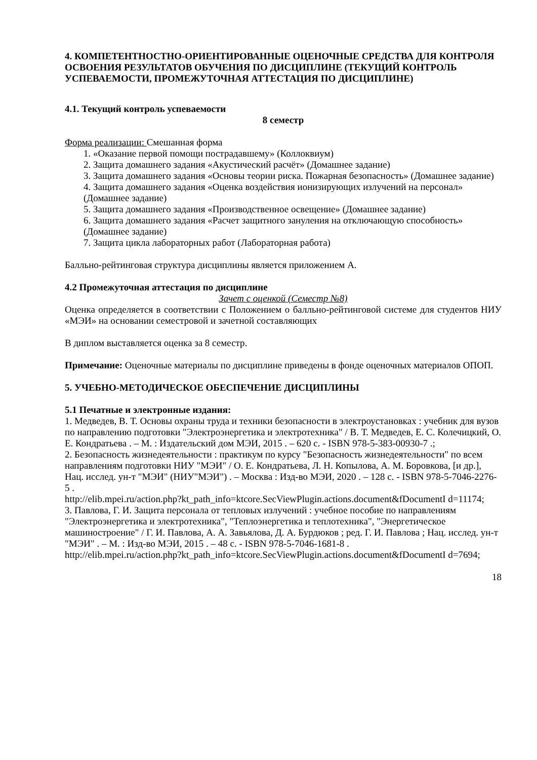4. КОМПЕТЕНТНОСТНО-ОРИЕНТИРОВАННЫЕ ОЦЕНОЧНЫЕ СРЕДСТВА ДЛЯ КОНТРОЛЯ ОСВОЕНИЯ РЕЗУЛЬТАТОВ ОБУЧЕНИЯ ПО ДИСЦИПЛИНЕ (ТЕКУЩИЙ КОНТРОЛЬ УСПЕВАЕМОСТИ, ПРОМЕЖУТОЧНАЯ АТТЕСТАЦИЯ ПО ДИСЦИПЛИНЕ)
4.1. Текущий контроль успеваемости
8 семестр
Форма реализации: Смешанная форма
1. «Оказание первой помощи пострадавшему» (Коллоквиум)
2. Защита домашнего задания «Акустический расчёт» (Домашнее задание)
3. Защита домашнего задания «Основы теории риска. Пожарная безопасность» (Домашнее задание)
4. Защита домашнего задания «Оценка воздействия ионизирующих излучений на персонал» (Домашнее задание)
5. Защита домашнего задания «Производственное освещение» (Домашнее задание)
6. Защита домашнего задания «Расчет защитного зануления на отключающую способность» (Домашнее задание)
7. Защита цикла лабораторных работ (Лабораторная работа)
Балльно-рейтинговая структура дисциплины является приложением А.
4.2 Промежуточная аттестация по дисциплине
Зачет с оценкой (Семестр №8)
Оценка определяется в соответствии с Положением о балльно-рейтинговой системе для студентов НИУ «МЭИ» на основании семестровой и зачетной составляющих
В диплом выставляется оценка за 8 семестр.
Примечание: Оценочные материалы по дисциплине приведены в фонде оценочных материалов ОПОП.
5. УЧЕБНО-МЕТОДИЧЕСКОЕ ОБЕСПЕЧЕНИЕ ДИСЦИПЛИНЫ
5.1 Печатные и электронные издания:
1. Медведев, В. Т. Основы охраны труда и техники безопасности в электроустановках : учебник для вузов по направлению подготовки "Электроэнергетика и электротехника" / В. Т. Медведев, Е. С. Колечицкий, О. Е. Кондратьева . – М. : Издательский дом МЭИ, 2015 . – 620 с. - ISBN 978-5-383-00930-7 .;
2. Безопасность жизнедеятельности : практикум по курсу "Безопасность жизнедеятельности" по всем направлениям подготовки НИУ "МЭИ" / О. Е. Кондратьева, Л. Н. Копылова, А. М. Боровкова, [и др.], Нац. исслед. ун-т "МЭИ" (НИУ"МЭИ") . – Москва : Изд-во МЭИ, 2020 . – 128 с. - ISBN 978-5-7046-2276-5 .
http://elib.mpei.ru/action.php?kt_path_info=ktcore.SecViewPlugin.actions.document&fDocumentI d=11174;
3. Павлова, Г. И. Защита персонала от тепловых излучений : учебное пособие по направлениям "Электроэнергетика и электротехника", "Теплоэнергетика и теплотехника", "Энергетическое машиностроение" / Г. И. Павлова, А. А. Завьялова, Д. А. Бурдюков ; ред. Г. И. Павлова ; Нац. исслед. ун-т "МЭИ" . – М. : Изд-во МЭИ, 2015 . – 48 с. - ISBN 978-5-7046-1681-8 .
http://elib.mpei.ru/action.php?kt_path_info=ktcore.SecViewPlugin.actions.document&fDocumentI d=7694;
18